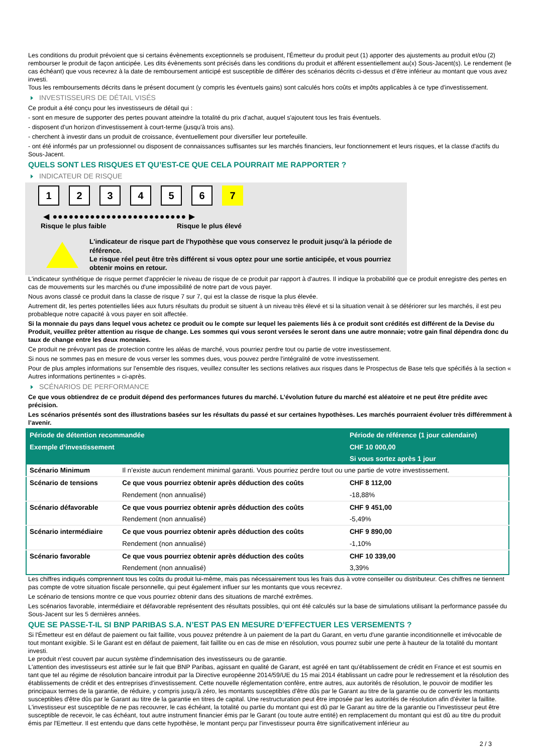Les conditions du produit prévoient que si certains évènements exceptionnels se produisent, l'Émetteur du produit peut (1) apporter des ajustements au produit et/ou (2) rembourser le produit de façon anticipée. Les dits évènements sont précisés dans les conditions du produit et afférent essentiellement au(x) Sous-Jacent(s). Le rendement (le cas échéant) que vous recevrez à la date de remboursement anticipé est susceptible de différer des scénarios décrits ci-dessus et d’être inférieur au montant que vous avez investi.
Tous les remboursements décrits dans le présent document (y compris les éventuels gains) sont calculés hors coûts et impôts applicables à ce type d'investissement.
INVESTISSEURS DE DÉTAIL VISÉS
Ce produit a été conçu pour les investisseurs de détail qui :
- sont en mesure de supporter des pertes pouvant atteindre la totalité du prix d'achat, auquel s'ajoutent tous les frais éventuels.
- disposent d'un horizon d'investissement à court-terme (jusqu'à trois ans).
- cherchent à investir dans un produit de croissance, éventuellement pour diversifier leur portefeuille.
- ont été informés par un professionnel ou disposent de connaissances suffisantes sur les marchés financiers, leur fonctionnement et leurs risques, et la classe d'actifs du Sous-Jacent.
QUELS SONT LES RISQUES ET QU’EST-CE QUE CELA POURRAIT ME RAPPORTER ?
INDICATEUR DE RISQUE
1 2 3 4 5 6 7
◀ ●●●●●●●●●●●●●●●●●●●●●●●●● ▶
Risque le plus faible Risque le plus élevé
L'indicateur de risque part de l'hypothèse que vous conservez le produit jusqu'à la période de référence.
Le risque réel peut être très différent si vous optez pour une sortie anticipée, et vous pourriez obtenir moins en retour.
L'indicateur synthétique de risque permet d'apprécier le niveau de risque de ce produit par rapport à d'autres. Il indique la probabilité que ce produit enregistre des pertes en cas de mouvements sur les marchés ou d'une impossibilité de notre part de vous payer.
Nous avons classé ce produit dans la classe de risque 7 sur 7, qui est la classe de risque la plus élevée.
Autrement dit, les pertes potentielles liées aux futurs résultats du produit se situent à un niveau très élevé et si la situation venait à se détériorer sur les marchés, il est peu probableque notre capacité à vous payer en soit affectée.
Si la monnaie du pays dans lequel vous achetez ce produit ou le compte sur lequel les paiements liés à ce produit sont crédités est différent de la Devise du Produit, veuillez prêter attention au risque de change. Les sommes qui vous seront versées le seront dans une autre monnaie; votre gain final dépendra donc du taux de change entre les deux monnaies.
Ce produit ne prévoyant pas de protection contre les aléas de marché, vous pourriez perdre tout ou partie de votre investissement.
Si nous ne sommes pas en mesure de vous verser les sommes dues, vous pouvez perdre l'intégralité de votre investissement.
Pour de plus amples informations sur l'ensemble des risques, veuillez consulter les sections relatives aux risques dans le Prospectus de Base tels que spécifiés à la section « Autres informations pertinentes » ci-après.
SCÉNARIOS DE PERFORMANCE
Ce que vous obtiendrez de ce produit dépend des performances futures du marché. L’évolution future du marché est aléatoire et ne peut être prédite avec précision.
Les scénarios présentés sont des illustrations basées sur les résultats du passé et sur certaines hypothèses. Les marchés pourraient évoluer très différemment à l’avenir.
| Période de détention recommandée | | Période de référence (1 jour calendaire) |
| --- | --- | --- |
| Exemple d’investissement | | CHF 10 000,00 |
| | | Si vous sortez après 1 jour |
| Scénario Minimum | Il n’existe aucun rendement minimal garanti. Vous pourriez perdre tout ou une partie de votre investissement. | |
| Scénario de tensions | Ce que vous pourriez obtenir après déduction des coûts | CHF 8 112,00 |
| | Rendement (non annualisé) | -18,88% |
| Scénario défavorable | Ce que vous pourriez obtenir après déduction des coûts | CHF 9 451,00 |
| | Rendement (non annualisé) | -5,49% |
| Scénario intermédiaire | Ce que vous pourriez obtenir après déduction des coûts | CHF 9 890,00 |
| | Rendement (non annualisé) | -1,10% |
| Scénario favorable | Ce que vous pourriez obtenir après déduction des coûts | CHF 10 339,00 |
| | Rendement (non annualisé) | 3,39% |
Les chiffres indiqués comprennent tous les coûts du produit lui-même, mais pas nécessairement tous les frais dus à votre conseiller ou distributeur. Ces chiffres ne tiennent pas compte de votre situation fiscale personnelle, qui peut également influer sur les montants que vous recevrez.
Le scénario de tensions montre ce que vous pourriez obtenir dans des situations de marché extrêmes.
Les scénarios favorable, intermédiaire et défavorable représentent des résultats possibles, qui ont été calculés sur la base de simulations utilisant la performance passée du Sous-Jacent sur les 5 dernières années.
QUE SE PASSE-T-IL SI BNP PARIBAS S.A. N’EST PAS EN MESURE D’EFFECTUER LES VERSEMENTS ?
Si l'Émetteur est en défaut de paiement ou fait faillite, vous pouvez prétendre à un paiement de la part du Garant, en vertu d'une garantie inconditionnelle et irrévocable de tout montant exigible. Si le Garant est en défaut de paiement, fait faillite ou en cas de mise en résolution, vous pourrez subir une perte à hauteur de la totalité du montant investi.
Le produit n'est couvert par aucun système d'indemnisation des investisseurs ou de garantie.
L'attention des investisseurs est attirée sur le fait que BNP Paribas, agissant en qualité de Garant, est agréé en tant qu'établissement de crédit en France et est soumis en tant que tel au régime de résolution bancaire introduit par la Directive européenne 2014/59/UE du 15 mai 2014 établissant un cadre pour le redressement et la résolution des établissements de crédit et des entreprises d'investissement. Cette nouvelle réglementation confère, entre autres, aux autorités de résolution, le pouvoir de modifier les principaux termes de la garantie, de réduire, y compris jusqu'à zéro, les montants susceptibles d'être dûs par le Garant au titre de la garantie ou de convertir les montants susceptibles d'être dûs par le Garant au titre de la garantie en titres de capital. Une restructuration peut être imposée par les autorités de résolution afin d'éviter la faillite. L'investisseur est susceptible de ne pas recouvrer, le cas échéant, la totalité ou partie du montant qui est dû par le Garant au titre de la garantie ou l'investisseur peut être susceptible de recevoir, le cas échéant, tout autre instrument financier émis par le Garant (ou toute autre entité) en remplacement du montant qui est dû au titre du produit émis par l'Emetteur. Il est entendu que dans cette hypothèse, le montant perçu par l'investisseur pourra être significativement inférieur au
2 / 3